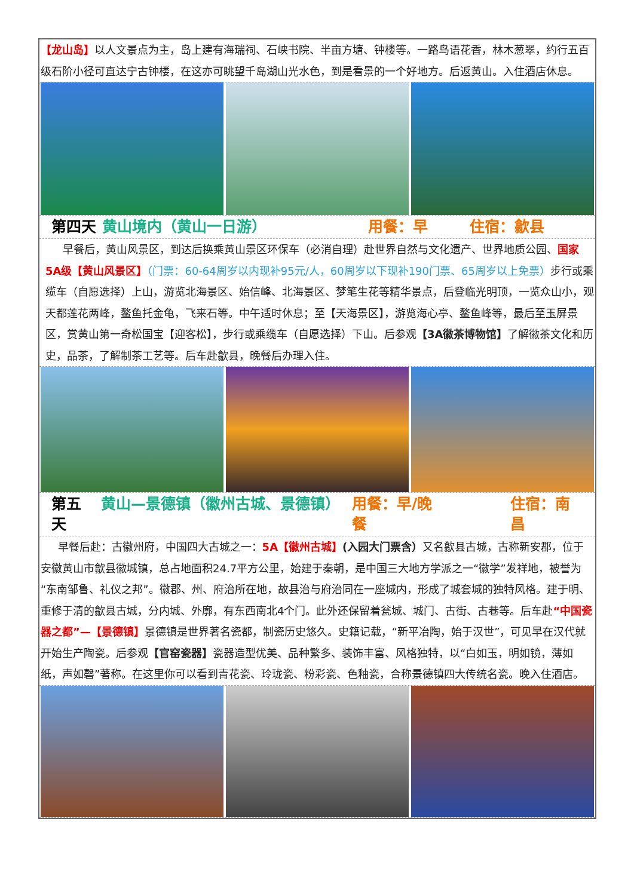【龙山岛】以人文景点为主，岛上建有海瑞祠、石峡书院、半亩方塘、钟楼等。一路鸟语花香，林木葱翠，约行五百级石阶小径可直达宁古钟楼，在这亦可眺望千岛湖山光水色，到是看景的一个好地方。后返黄山。入住酒店休息。
第四天 黄山境内（黄山一日游） 用餐：早 住宿：歙县
早餐后，黄山风景区，到达后换乘黄山景区环保车（必消自理）赴世界自然与文化遗产、世界地质公园、国家5A级【黄山风景区】（门票：60-64周岁以内现补95元/人，60周岁以下现补190门票、65周岁以上免票）步行或乘缆车（自愿选择）上山，游览北海景区、始信峰、北海景区、梦笔生花等精华景点，后登临光明顶，一览众山小，观天都莲花两峰，鳌鱼托金龟，飞来石等。中午适时休息；至【天海景区】，游览海心亭、鳌鱼峰等，最后至玉屏景区，赏黄山第一奇松国宝【迎客松】，步行或乘缆车（自愿选择）下山。后参观【3A徽茶博物馆】了解徽茶文化和历史，品茶，了解制茶工艺等。后车赴歙县，晚餐后办理入住。
第五天 黄山—景德镇（徽州古城、景德镇） 用餐：早/晚餐 住宿：南昌
早餐后赴：古徽州府，中国四大古城之一：5A【徽州古城】(入园大门票含）又名歙县古城，古称新安郡，位于安徽黄山市歙县徽城镇，总占地面积24.7平方公里，始建于秦朝，是中国三大地方学派之一“徽学”发祥地，被誉为“东南邹鲁、礼仪之邦”。徽郡、州、府治所在地，故县治与府治同在一座城内，形成了城套城的独特风格。建于明、重修于清的歙县古城，分内城、外廓，有东西南北4个门。此外还保留着瓮城、城门、古街、古巷等。后车赴“中国瓷器之都”—【景德镇】景德镇是世界著名瓷都，制瓷历史悠久。史籍记载，“新平冶陶，始于汉世”，可见早在汉代就开始生产陶瓷。后参观【官窑瓷器】瓷器造型优美、品种繁多、装饰丰富、风格独特，以“白如玉，明如镜，薄如纸，声如磬”著称。在这里你可以看到青花瓷、玲珑瓷、粉彩瓷、色釉瓷，合称景德镇四大传统名瓷。晚入住酒店。